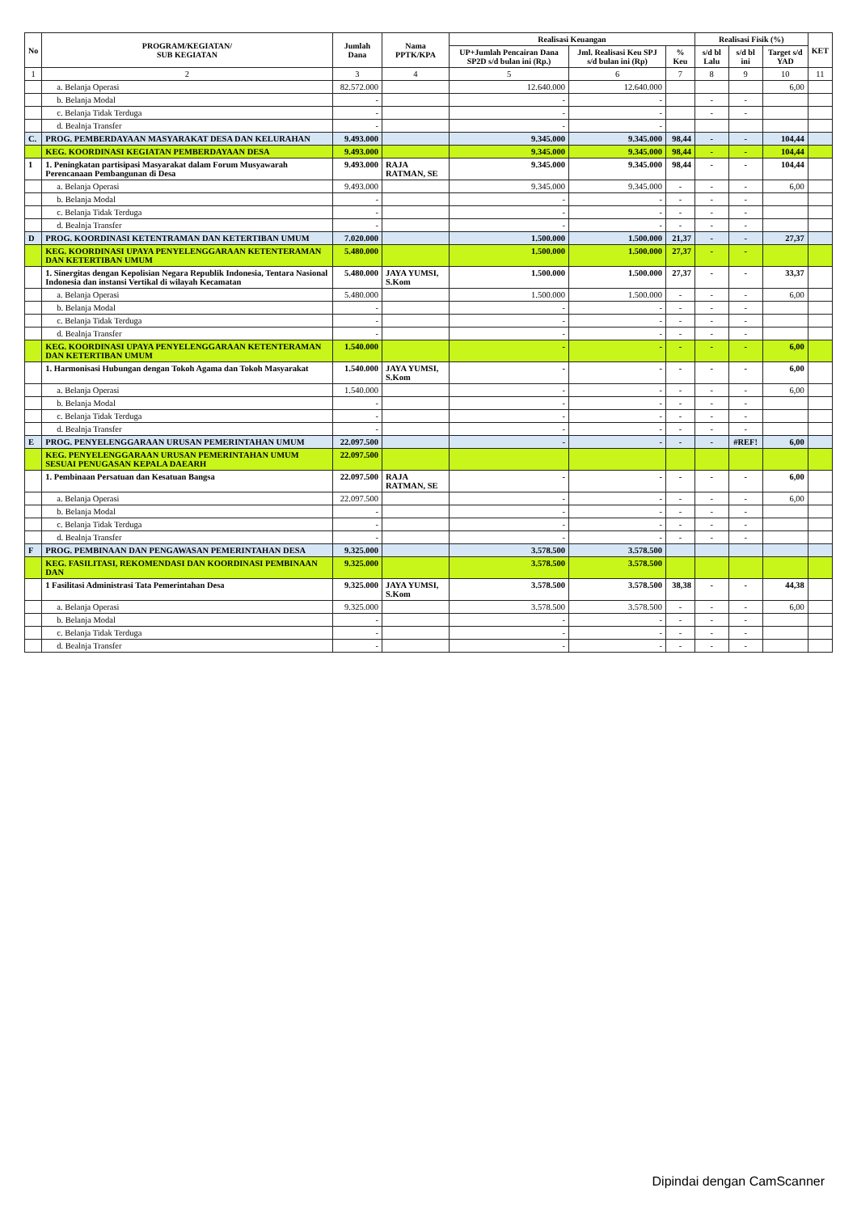| No | PROGRAM/KEGIATAN/ SUB KEGIATAN | Jumlah Dana | Nama PPTK/KPA | Realisasi Keuangan | | | Realisasi Fisik (%) | | | KET |
| --- | --- | --- | --- | --- | --- | --- | --- | --- | --- | --- |
| | | | | UP+Jumlah Pencairan Dana SP2D s/d bulan ini (Rp.) | Jml. Realisasi Keu SPJ s/d bulan ini (Rp) | % Keu | s/d bl Lalu | s/d bl ini | Target s/d YAD | |
| 1 | 2 | 3 | 4 | 5 | 6 | 7 | 8 | 9 | 10 | 11 |
| | a. Belanja Operasi | 82.572.000 | | 12.640.000 | 12.640.000 | | | | 6,00 | |
| | b. Belanja Modal | - | | - | - | | - | - | | |
| | c. Belanja Tidak Terduga | - | | - | - | | - | - | | |
| | d. Bealnja Transfer | - | | - | - | | | | | |
| C. | PROG. PEMBERDAYAAN MASYARAKAT DESA DAN KELURAHAN | 9.493.000 | | 9.345.000 | 9.345.000 | 98,44 | - | - | 104,44 | |
| | KEG. KOORDINASI KEGIATAN PEMBERDAYAAN DESA | 9.493.000 | | 9.345.000 | 9.345.000 | 98,44 | - | - | 104,44 | |
| 1 | 1. Peningkatan partisipasi Masyarakat dalam Forum Musyawarah Perencanaan Pembangunan di Desa | 9.493.000 | RAJA RATMAN, SE | 9.345.000 | 9.345.000 | 98,44 | - | - | 104,44 | |
| | a. Belanja Operasi | 9.493.000 | | 9.345.000 | 9.345.000 | - | - | - | 6,00 | |
| | b. Belanja Modal | - | | - | - | - | - | - | | |
| | c. Belanja Tidak Terduga | - | | - | - | - | - | - | | |
| | d. Bealnja Transfer | - | | - | - | - | - | - | | |
| D | PROG. KOORDINASI KETENTRAMAN DAN KETERTIBAN UMUM | 7.020.000 | | 1.500.000 | 1.500.000 | 21,37 | - | - | 27,37 | |
| | KEG. KOORDINASI UPAYA PENYELENGGARAAN KETENTERAMAN DAN KETERTIBAN UMUM | 5.480.000 | | 1.500.000 | 1.500.000 | 27,37 | - | - | | |
| | 1. Sinergitas dengan Kepolisian Negara Republik Indonesia, Tentara Nasional Indonesia dan instansi Vertikal di wilayah Kecamatan | 5.480.000 | JAYA YUMSI, S.Kom | 1.500.000 | 1.500.000 | 27,37 | - | - | 33,37 | |
| | a. Belanja Operasi | 5.480.000 | | 1.500.000 | 1.500.000 | - | - | - | 6,00 | |
| | b. Belanja Modal | - | | - | - | - | - | - | | |
| | c. Belanja Tidak Terduga | - | | - | - | - | - | - | | |
| | d. Bealnja Transfer | - | | - | - | - | - | - | | |
| | KEG. KOORDINASI UPAYA PENYELENGGARAAN KETENTERAMAN DAN KETERTIBAN UMUM | 1.540.000 | | - | - | - | - | - | 6,00 | |
| | 1. Harmonisasi Hubungan dengan Tokoh Agama dan Tokoh Masyarakat | 1.540.000 | JAYA YUMSI, S.Kom | - | - | - | - | - | 6,00 | |
| | a. Belanja Operasi | 1.540.000 | | - | - | - | - | - | 6,00 | |
| | b. Belanja Modal | - | | - | - | - | - | - | | |
| | c. Belanja Tidak Terduga | - | | - | - | - | - | - | | |
| | d. Bealnja Transfer | - | | - | - | - | - | - | | |
| E | PROG. PENYELENGGARAAN URUSAN PEMERINTAHAN UMUM | 22.097.500 | | - | - | - | - | #REF! | 6,00 | |
| | KEG. PENYELENGGARAAN URUSAN PEMERINTAHAN UMUM SESUAI PENUGASAN KEPALA DAEARH | 22.097.500 | | | | | | | | |
| | 1. Pembinaan Persatuan dan Kesatuan Bangsa | 22.097.500 | RAJA RATMAN, SE | - | - | - | - | - | 6,00 | |
| | a. Belanja Operasi | 22.097.500 | | - | - | - | - | - | 6,00 | |
| | b. Belanja Modal | - | | - | - | - | - | - | | |
| | c. Belanja Tidak Terduga | - | | - | - | - | - | - | | |
| | d. Bealnja Transfer | - | | - | - | - | - | - | | |
| F | PROG. PEMBINAAN DAN PENGAWASAN PEMERINTAHAN DESA | 9.325.000 | | 3.578.500 | 3.578.500 | | | | | |
| | KEG. FASILITASI, REKOMENDASI DAN KOORDINASI PEMBINAAN DAN | 9.325.000 | | 3.578.500 | 3.578.500 | | | | | |
| | 1 Fasilitasi Administrasi Tata Pemerintahan Desa | 9.325.000 | JAYA YUMSI, S.Kom | 3.578.500 | 3.578.500 | 38,38 | - | - | 44,38 | |
| | a. Belanja Operasi | 9.325.000 | | 3.578.500 | 3.578.500 | - | - | - | 6,00 | |
| | b. Belanja Modal | - | | - | - | - | - | - | | |
| | c. Belanja Tidak Terduga | - | | - | - | - | - | - | | |
| | d. Bealnja Transfer | - | | - | - | - | - | - | | |
Dipindai dengan CamScanner